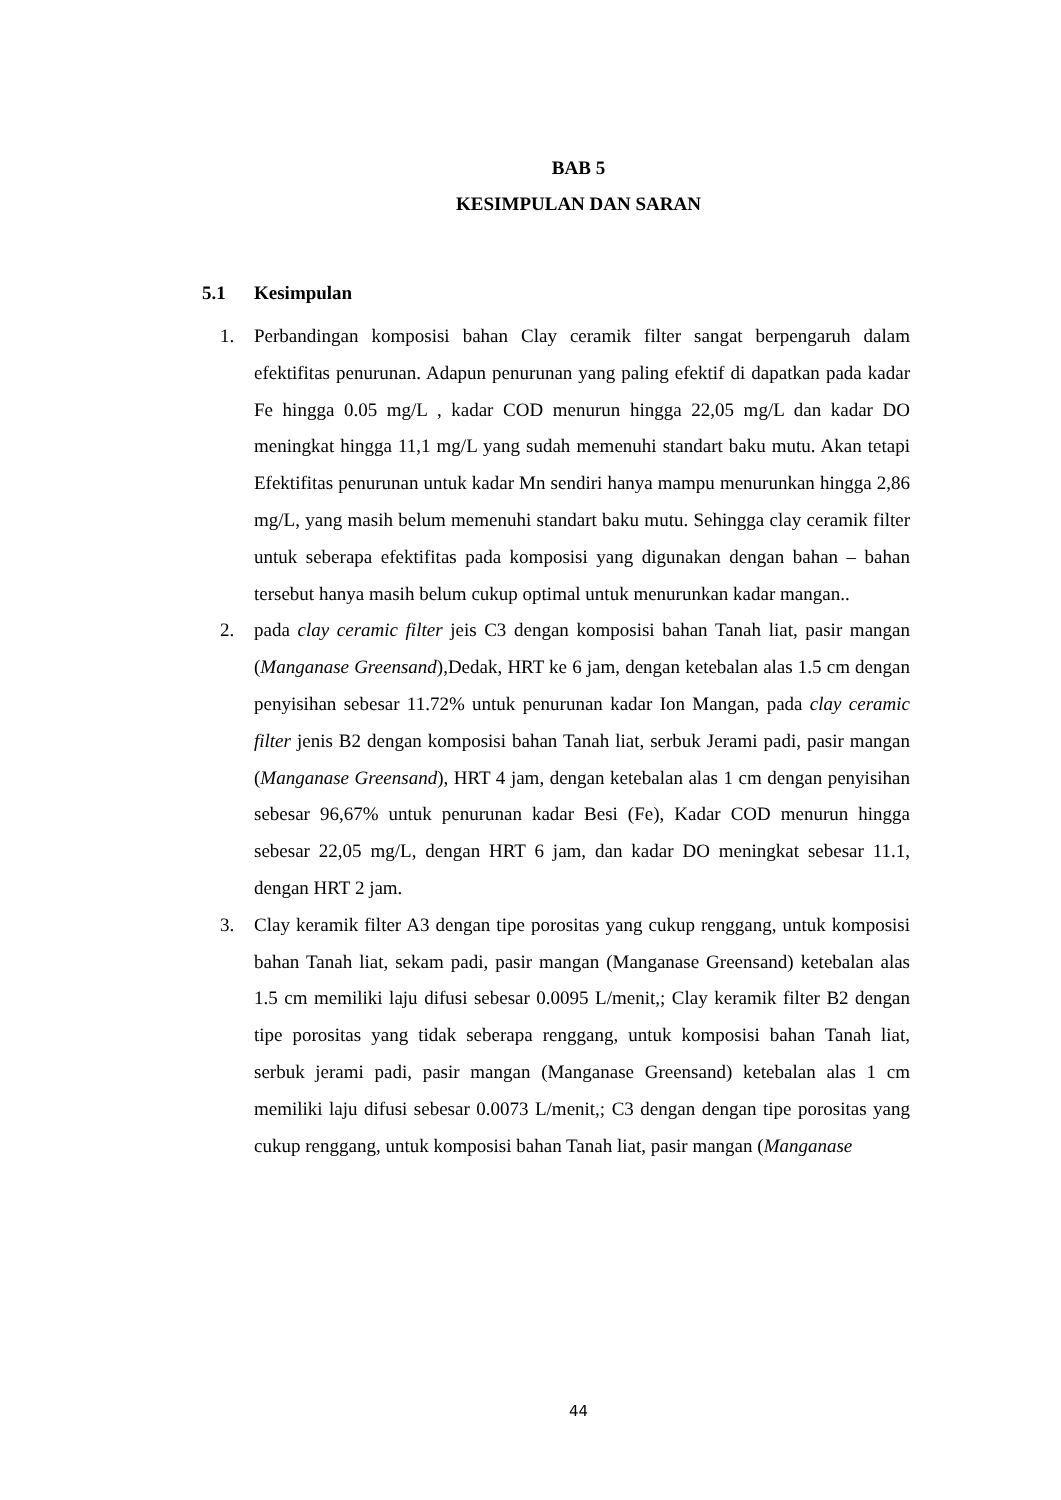BAB 5
KESIMPULAN DAN SARAN
5.1 Kesimpulan
1. Perbandingan komposisi bahan Clay ceramik filter sangat berpengaruh dalam efektifitas penurunan. Adapun penurunan yang paling efektif di dapatkan pada kadar Fe hingga 0.05 mg/L , kadar COD menurun hingga 22,05 mg/L dan kadar DO meningkat hingga 11,1 mg/L yang sudah memenuhi standart baku mutu. Akan tetapi Efektifitas penurunan untuk kadar Mn sendiri hanya mampu menurunkan hingga 2,86 mg/L, yang masih belum memenuhi standart baku mutu. Sehingga clay ceramik filter untuk seberapa efektifitas pada komposisi yang digunakan dengan bahan – bahan tersebut hanya masih belum cukup optimal untuk menurunkan kadar mangan..
2. pada clay ceramic filter jeis C3 dengan komposisi bahan Tanah liat, pasir mangan (Manganase Greensand),Dedak, HRT ke 6 jam, dengan ketebalan alas 1.5 cm dengan penyisihan sebesar 11.72% untuk penurunan kadar Ion Mangan, pada clay ceramic filter jenis B2 dengan komposisi bahan Tanah liat, serbuk Jerami padi, pasir mangan (Manganase Greensand), HRT 4 jam, dengan ketebalan alas 1 cm dengan penyisihan sebesar 96,67% untuk penurunan kadar Besi (Fe), Kadar COD menurun hingga sebesar 22,05 mg/L, dengan HRT 6 jam, dan kadar DO meningkat sebesar 11.1, dengan HRT 2 jam.
3. Clay keramik filter A3 dengan tipe porositas yang cukup renggang, untuk komposisi bahan Tanah liat, sekam padi, pasir mangan (Manganase Greensand) ketebalan alas 1.5 cm memiliki laju difusi sebesar 0.0095 L/menit,; Clay keramik filter B2 dengan tipe porositas yang tidak seberapa renggang, untuk komposisi bahan Tanah liat, serbuk jerami padi, pasir mangan (Manganase Greensand) ketebalan alas 1 cm memiliki laju difusi sebesar 0.0073 L/menit,; C3 dengan dengan tipe porositas yang cukup renggang, untuk komposisi bahan Tanah liat, pasir mangan (Manganase
44